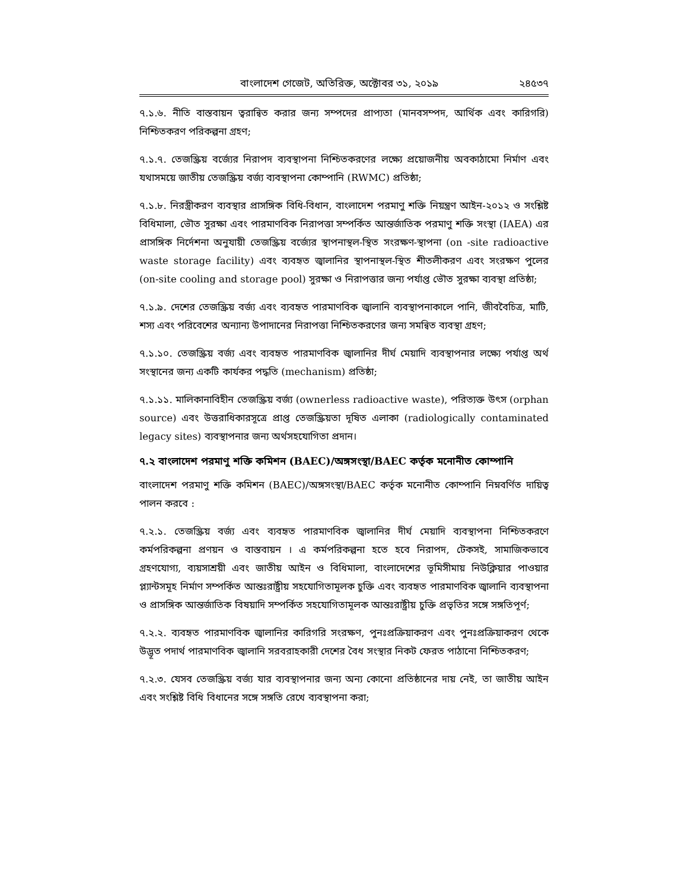বাংলাদেশ গেজেট, অতিরিক্ত, অক্টোবর ৩১, ২০১৯ ২৪৫৩৭
৭.১.৬. নীতি বাস্তবায়ন ত্বরান্বিত করার জন্য সম্পদের প্রাপ্যতা (মানবসম্পদ, আর্থিক এবং কারিগরি) নিশ্চিতকরণ পরিকল্পনা গ্রহণ;
৭.১.৭. তেজস্ক্রিয় বর্জ্যের নিরাপদ ব্যবস্থাপনা নিশ্চিতকরণের লক্ষ্যে প্রয়োজনীয় অবকাঠামো নির্মাণ এবং যথাসময়ে জাতীয় তেজস্ক্রিয় বর্জ্য ব্যবস্থাপনা কোম্পানি (RWMC) প্রতিষ্ঠা;
৭.১.৮. নিরস্ত্রীকরণ ব্যবস্থার প্রাসঙ্গিক বিধি-বিধান, বাংলাদেশ পরমাণু শক্তি নিয়ন্ত্রণ আইন-২০১২ ও সংশ্লিষ্ট বিধিমালা, ভৌত সুরক্ষা এবং পারমাণবিক নিরাপত্তা সম্পর্কিত আন্তর্জাতিক পরমাণু শক্তি সংস্থা (IAEA) এর প্রাসঙ্গিক নির্দেশনা অনুযায়ী তেজস্ক্রিয় বর্জ্যের স্থাপনাস্থল-স্থিত সংরক্ষণ-স্থাপনা (on -site radioactive waste storage facility) এবং ব্যবহৃত জ্বালানির স্থাপনাস্থল-স্থিত শীতলীকরণ এবং সংরক্ষণ পুলের (on-site cooling and storage pool) সুরক্ষা ও নিরাপত্তার জন্য পর্যাপ্ত ভৌত সুরক্ষা ব্যবস্থা প্রতিষ্ঠা;
৭.১.৯. দেশের তেজস্ক্রিয় বর্জ্য এবং ব্যবহৃত পারমাণবিক জ্বালানি ব্যবস্থাপনাকালে পানি, জীববৈচিত্র, মাটি, শস্য এবং পরিবেশের অন্যান্য উপাদানের নিরাপত্তা নিশ্চিতকরণের জন্য সমন্বিত ব্যবস্থা গ্রহণ;
৭.১.১০. তেজস্ক্রিয় বর্জ্য এবং ব্যবহৃত পারমাণবিক জ্বালানির দীর্ঘ মেয়াদি ব্যবস্থাপনার লক্ষ্যে পর্যাপ্ত অর্থ সংস্থানের জন্য একটি কার্যকর পদ্ধতি (mechanism) প্রতিষ্ঠা;
৭.১.১১. মালিকানাবিহীন তেজস্ক্রিয় বর্জ্য (ownerless radioactive waste), পরিত্যক্ত উৎস (orphan source) এবং উত্তরাধিকারসূত্রে প্রাপ্ত তেজস্ক্রিয়তা দূষিত এলাকা (radiologically contaminated legacy sites) ব্যবস্থাপনার জন্য অর্থসহযোগিতা প্রদান।
৭.২ বাংলাদেশ পরমাণু শক্তি কমিশন (BAEC)/অঙ্গসংস্থা/BAEC কর্তৃক মনোনীত কোম্পানি
বাংলাদেশ পরমাণু শক্তি কমিশন (BAEC)/অঙ্গসংস্থা/BAEC কর্তৃক মনোনীত কোম্পানি নিম্নবর্ণিত দায়িত্ব পালন করবে :
৭.২.১. তেজস্ক্রিয় বর্জ্য এবং ব্যবহৃত পারমাণবিক জ্বালানির দীর্ঘ মেয়াদি ব্যবস্থাপনা নিশ্চিতকরণে কর্মপরিকল্পনা প্রণয়ন ও বাস্তবায়ন । এ কর্মপরিকল্পনা হতে হবে নিরাপদ, টেকসই, সামাজিকভাবে গ্রহণযোগ্য, ব্যয়সাশ্রয়ী এবং জাতীয় আইন ও বিধিমালা, বাংলাদেশের ভূমিসীমায় নিউক্লিয়ার পাওয়ার প্ল্যান্টসমূহ নির্মাণ সম্পর্কিত আন্তঃরাষ্ট্রীয় সহযোগিতামূলক চুক্তি এবং ব্যবহৃত পারমাণবিক জ্বালানি ব্যবস্থাপনা ও প্রাসঙ্গিক আন্তর্জাতিক বিষয়াদি সম্পর্কিত সহযোগিতামূলক আন্তঃরাষ্ট্রীয় চুক্তি প্রভৃতির সঙ্গে সঙ্গতিপূর্ণ;
৭.২.২. ব্যবহৃত পারমাণবিক জ্বালানির কারিগরি সংরক্ষণ, পুনঃপ্রক্রিয়াকরণ এবং পুনঃপ্রক্রিয়াকরণ থেকে উদ্ভূত পদার্থ পারমাণবিক জ্বালানি সরবরাহকারী দেশের বৈধ সংস্থার নিকট ফেরত পাঠানো নিশ্চিতকরণ;
৭.২.৩. যেসব তেজস্ক্রিয় বর্জ্য যার ব্যবস্থাপনার জন্য অন্য কোনো প্রতিষ্ঠানের দায় নেই, তা জাতীয় আইন এবং সংশ্লিষ্ট বিধি বিধানের সঙ্গে সঙ্গতি রেখে ব্যবস্থাপনা করা;